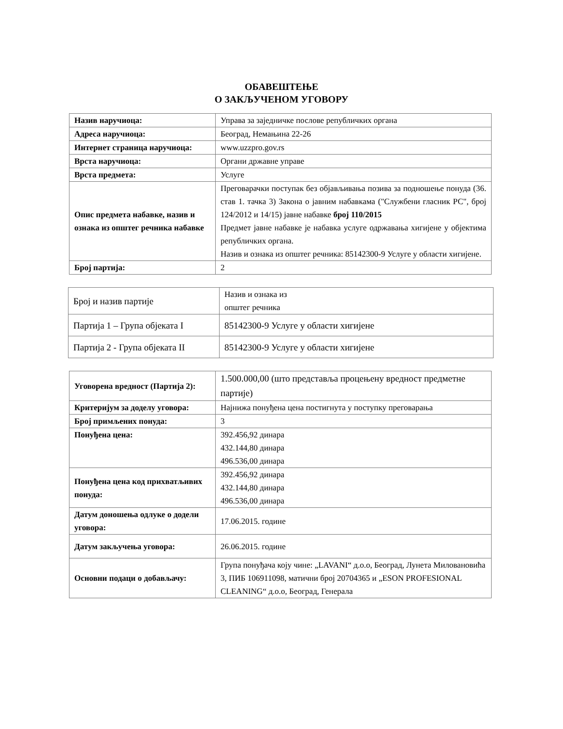ОБАВЕШТЕЊЕ
О ЗАКЉУЧЕНОМ УГОВОРУ
| Назив наручиоца: | Управа за заједничке послове републичких органа |
| Адреса наручиоца: | Београд, Немањина 22-26 |
| Интернет страница наручиоца: | www.uzzpro.gov.rs |
| Врста наручиоца: | Органи државне управе |
| Врста предмета: | Услуге |
| Опис предмета набавке, назив и ознака из општег речника набавке | Преговарачки поступак без објављивања позива за подношење понуда (36. став 1. тачка 3) Закона о јавним набавкама ("Службени гласник РС", број 124/2012 и 14/15) јавне набавке број 110/2015 Предмет јавне набавке је набавка услуге одржавања хигијене у објектима републичких органа. Назив и ознака из општег речника: 85142300-9 Услуге у области хигијене. |
| Број партија: | 2 |
| Број и назив партије | Назив и ознака из општег речника |
| Партија 1 – Група објеката I | 85142300-9 Услуге у области хигијене |
| Партија 2 - Група објеката II | 85142300-9 Услуге у области хигијене |
| Уговорена вредност (Партија 2): | 1.500.000,00 (што представља процењену вредност предметне партије) |
| Критеријум за доделу уговора: | Најнижа понуђена цена постигнута у поступку преговарања |
| Број примљених понуда: | 3 |
| Понуђена цена: | 392.456,92 динара 432.144,80 динара 496.536,00 динара |
| Понуђена цена код прихватљивих понуда: | 392.456,92 динара 432.144,80 динара 496.536,00 динара |
| Датум доношења одлуке о додели уговора: | 17.06.2015. године |
| Датум закључења уговора: | 26.06.2015. године |
| Основни подаци о добављачу: | Група понуђача коју чине: „LAVANI“ д.о.о, Београд, Лунета Миловановића 3, ПИБ 106911098, матични број 20704365 и „ESON PROFESIONAL CLEANING“ д.о.о, Београд, Генерала |